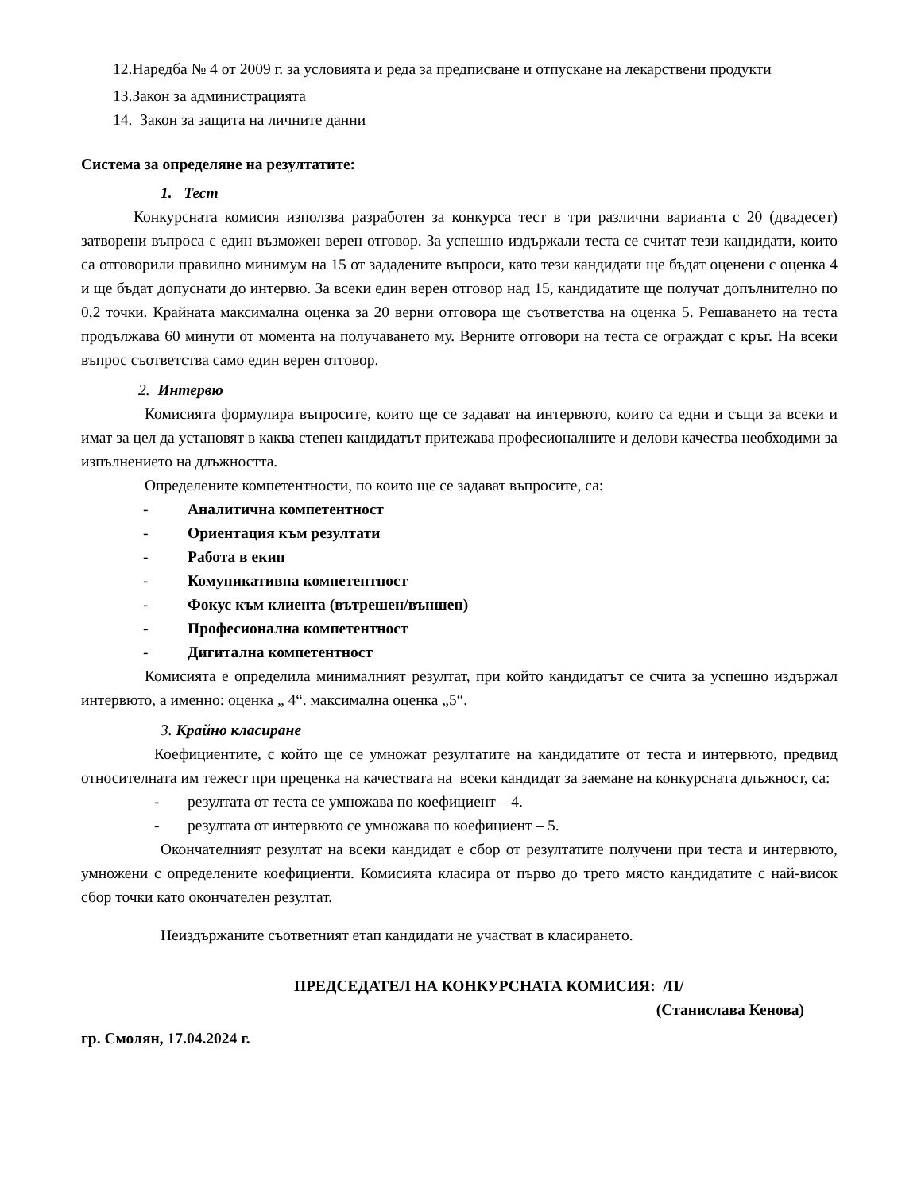12.Наредба № 4 от 2009 г. за условията и реда за предписване и отпускане на лекарствени продукти
13.Закон за администрацията
14. Закон за защита на личните данни
Система за определяне на резултатите:
1. Тест
Конкурсната комисия използва разработен за конкурса тест в три различни варианта с 20 (двадесет) затворени въпроса с един възможен верен отговор. За успешно издържали теста се считат тези кандидати, които са отговорили правилно минимум на 15 от зададените въпроси, като тези кандидати ще бъдат оценени с оценка 4 и ще бъдат допуснати до интервю. За всеки един верен отговор над 15, кандидатите ще получат допълнително по 0,2 точки. Крайната максимална оценка за 20 верни отговора ще съответства на оценка 5. Решаването на теста продължава 60 минути от момента на получаването му. Верните отговори на теста се ограждат с кръг. На всеки въпрос съответства само един верен отговор.
2. Интервю
Комисията формулира въпросите, които ще се задават на интервюто, които са едни и същи за всеки и имат за цел да установят в каква степен кандидатът притежава професионалните и делови качества необходими за изпълнението на длъжността.
Определените компетентности, по които ще се задават въпросите, са:
- Аналитична компетентност
- Ориентация към резултати
- Работа в екип
- Комуникативна компетентност
- Фокус към клиента (вътрешен/външен)
- Професионална компетентност
- Дигитална компетентност
Комисията е определила минималният резултат, при който кандидатът се счита за успешно издържал интервюто, а именно: оценка „ 4“. максимална оценка „5“.
3. Крайно класиране
Коефициентите, с който ще се умножат резултатите на кандидатите от теста и интервюто, предвид относителната им тежест при преценка на качествата на всеки кандидат за заемане на конкурсната длъжност, са:
- резултата от теста се умножава по коефициент – 4.
- резултата от интервюто се умножава по коефициент – 5.
Окончателният резултат на всеки кандидат е сбор от резултатите получени при теста и интервюто, умножени с определените коефициенти. Комисията класира от първо до трето място кандидатите с най-висок сбор точки като окончателен резултат.
Неиздържаните съответният етап кандидати не участват в класирането.
ПРЕДСЕДАТЕЛ НА КОНКУРСНАТА КОМИСИЯ: /П/
(Станислава Кенова)
гр. Смолян, 17.04.2024 г.